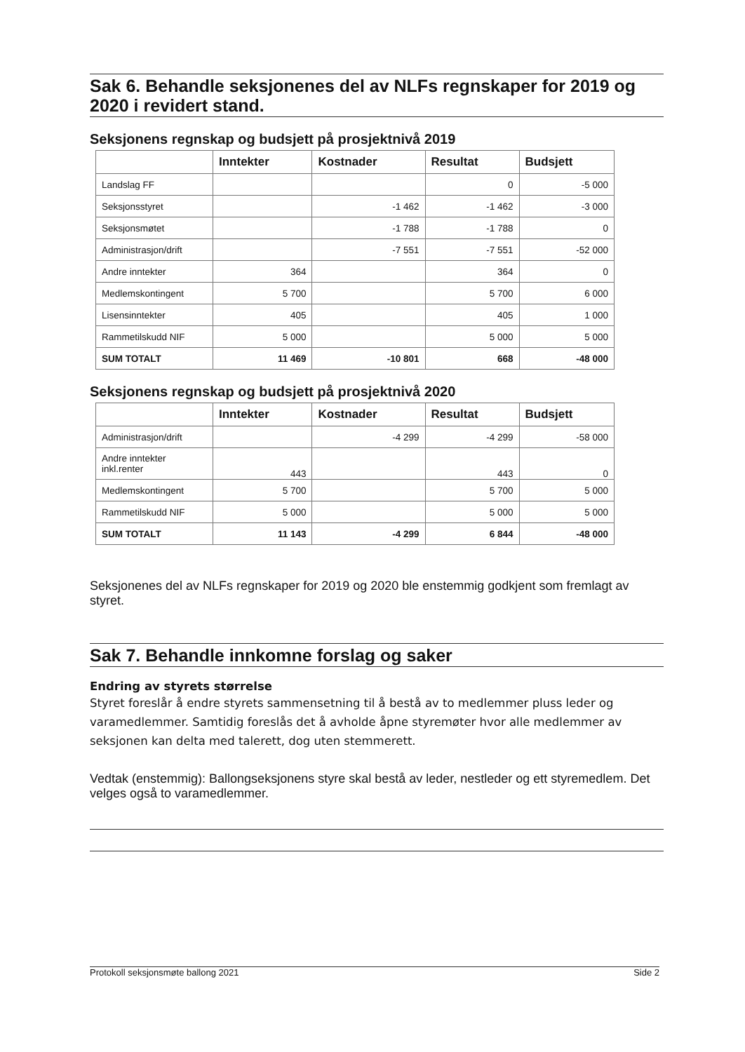Sak 6. Behandle seksjonenes del av NLFs regnskaper for 2019 og 2020 i revidert stand.
Seksjonens regnskap og budsjett på prosjektnivå 2019
| | Inntekter | Kostnader | Resultat | Budsjett |
| --- | --- | --- | --- | --- |
| Landslag FF | | | 0 | -5 000 |
| Seksjonsstyret | | -1 462 | -1 462 | -3 000 |
| Seksjonsmøtet | | -1 788 | -1 788 | 0 |
| Administrasjon/drift | | -7 551 | -7 551 | -52 000 |
| Andre inntekter | 364 | | 364 | 0 |
| Medlemskontingent | 5 700 | | 5 700 | 6 000 |
| Lisensinntekter | 405 | | 405 | 1 000 |
| Rammetilskudd NIF | 5 000 | | 5 000 | 5 000 |
| SUM TOTALT | 11 469 | -10 801 | 668 | -48 000 |
Seksjonens regnskap og budsjett på prosjektnivå 2020
| | Inntekter | Kostnader | Resultat | Budsjett |
| --- | --- | --- | --- | --- |
| Administrasjon/drift | | -4 299 | -4 299 | -58 000 |
| Andre inntekter inkl.renter | 443 | | 443 | 0 |
| Medlemskontingent | 5 700 | | 5 700 | 5 000 |
| Rammetilskudd NIF | 5 000 | | 5 000 | 5 000 |
| SUM TOTALT | 11 143 | -4 299 | 6 844 | -48 000 |
Seksjonenes del av NLFs regnskaper for 2019 og 2020 ble enstemmig godkjent som fremlagt av styret.
Sak 7. Behandle innkomne forslag og saker
Endring av styrets størrelse
Styret foreslår å endre styrets sammensetning til å bestå av to medlemmer pluss leder og varamedlemmer. Samtidig foreslås det å avholde åpne styremøter hvor alle medlemmer av seksjonen kan delta med talerett, dog uten stemmerett.
Vedtak (enstemmig): Ballongseksjonens styre skal bestå av leder, nestleder og ett styremedlem. Det velges også to varamedlemmer.
Protokoll seksjonsmøte ballong 2021 Side 2